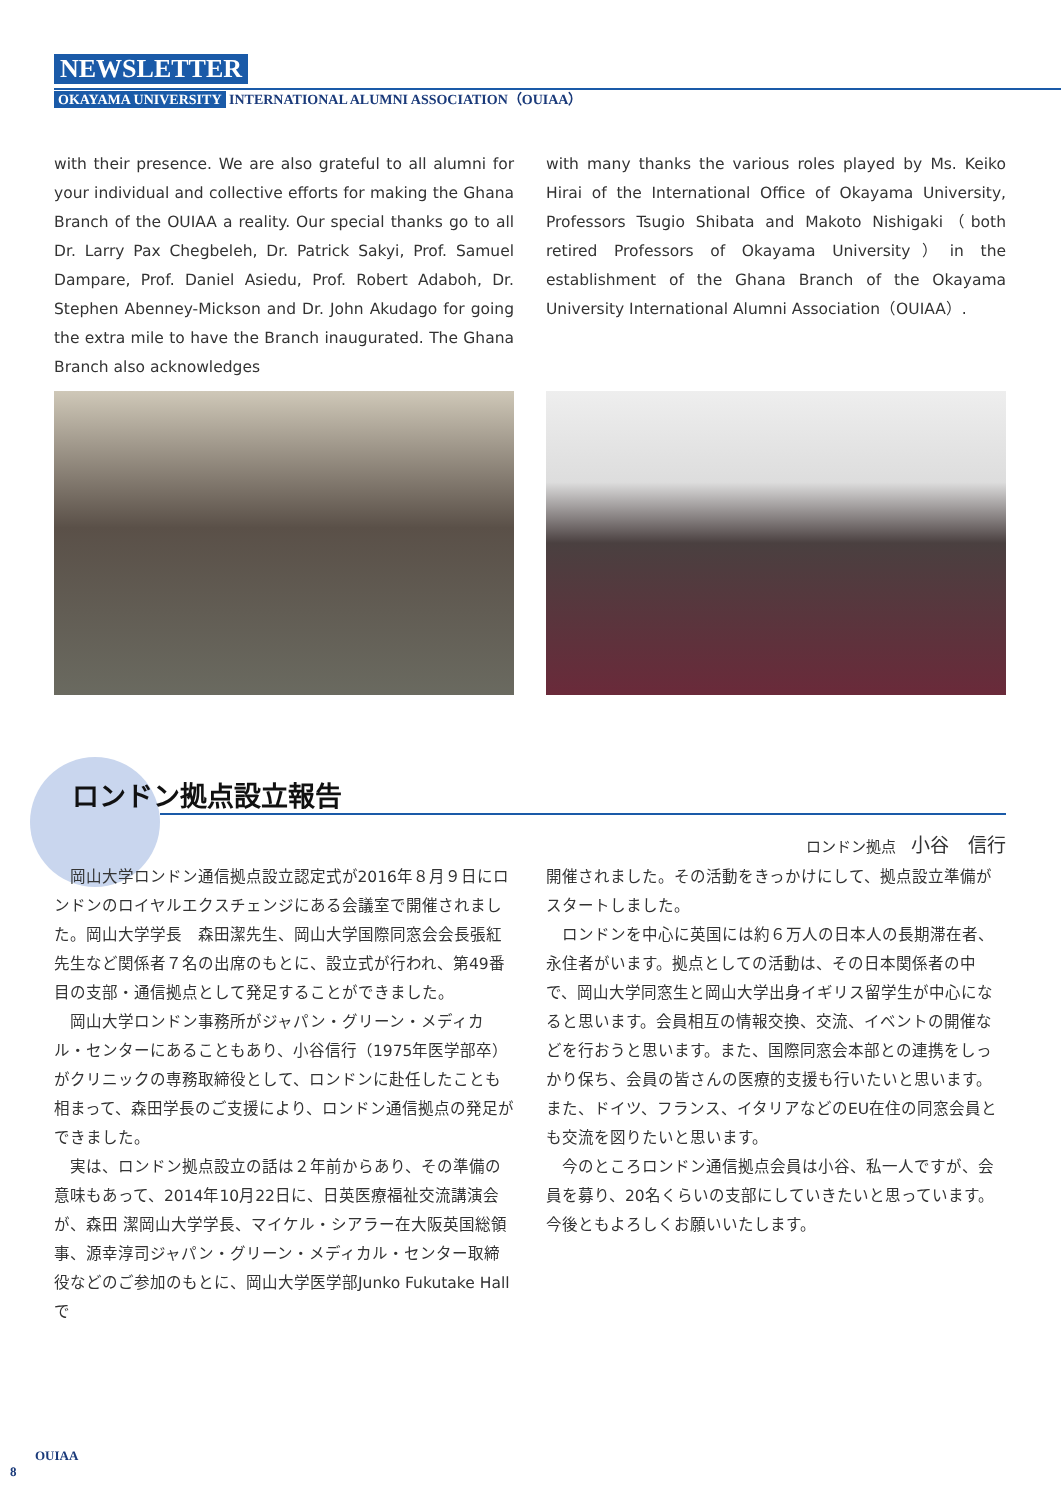NEWSLETTER
OKAYAMA UNIVERSITY INTERNATIONAL ALUMNI ASSOCIATION（OUIAA）
with their presence. We are also grateful to all alumni for your individual and collective efforts for making the Ghana Branch of the OUIAA a reality. Our special thanks go to all Dr. Larry Pax Chegbeleh, Dr. Patrick Sakyi, Prof. Samuel Dampare, Prof. Daniel Asiedu, Prof. Robert Adaboh, Dr. Stephen Abenney-Mickson and Dr. John Akudago for going the extra mile to have the Branch inaugurated. The Ghana Branch also acknowledges
with many thanks the various roles played by Ms. Keiko Hirai of the International Office of Okayama University, Professors Tsugio Shibata and Makoto Nishigaki（both retired Professors of Okayama University）in the establishment of the Ghana Branch of the Okayama University International Alumni Association（OUIAA）.
ロンドン拠点設立報告
ロンドン拠点　小谷　信行
岡山大学ロンドン通信拠点設立認定式が2016年８月９日にロンドンのロイヤルエクスチェンジにある会議室で開催されました。岡山大学学長　森田潔先生、岡山大学国際同窓会会長張紅先生など関係者７名の出席のもとに、設立式が行われ、第49番目の支部・通信拠点として発足することができました。
岡山大学ロンドン事務所がジャパン・グリーン・メディカル・センターにあることもあり、小谷信行（1975年医学部卒）がクリニックの専務取締役として、ロンドンに赴任したことも相まって、森田学長のご支援により、ロンドン通信拠点の発足ができました。
実は、ロンドン拠点設立の話は２年前からあり、その準備の意味もあって、2014年10月22日に、日英医療福祉交流講演会が、森田 潔岡山大学学長、マイケル・シアラー在大阪英国総領事、源幸淳司ジャパン・グリーン・メディカル・センター取締役などのご参加のもとに、岡山大学医学部Junko Fukutake Hallで
開催されました。その活動をきっかけにして、拠点設立準備がスタートしました。
ロンドンを中心に英国には約６万人の日本人の長期滞在者、永住者がいます。拠点としての活動は、その日本関係者の中で、岡山大学同窓生と岡山大学出身イギリス留学生が中心になると思います。会員相互の情報交換、交流、イベントの開催などを行おうと思います。また、国際同窓会本部との連携をしっかり保ち、会員の皆さんの医療的支援も行いたいと思います。また、ドイツ、フランス、イタリアなどのEU在住の同窓会員とも交流を図りたいと思います。
今のところロンドン通信拠点会員は小谷、私一人ですが、会員を募り、20名くらいの支部にしていきたいと思っています。今後ともよろしくお願いいたします。
OUIAA
8